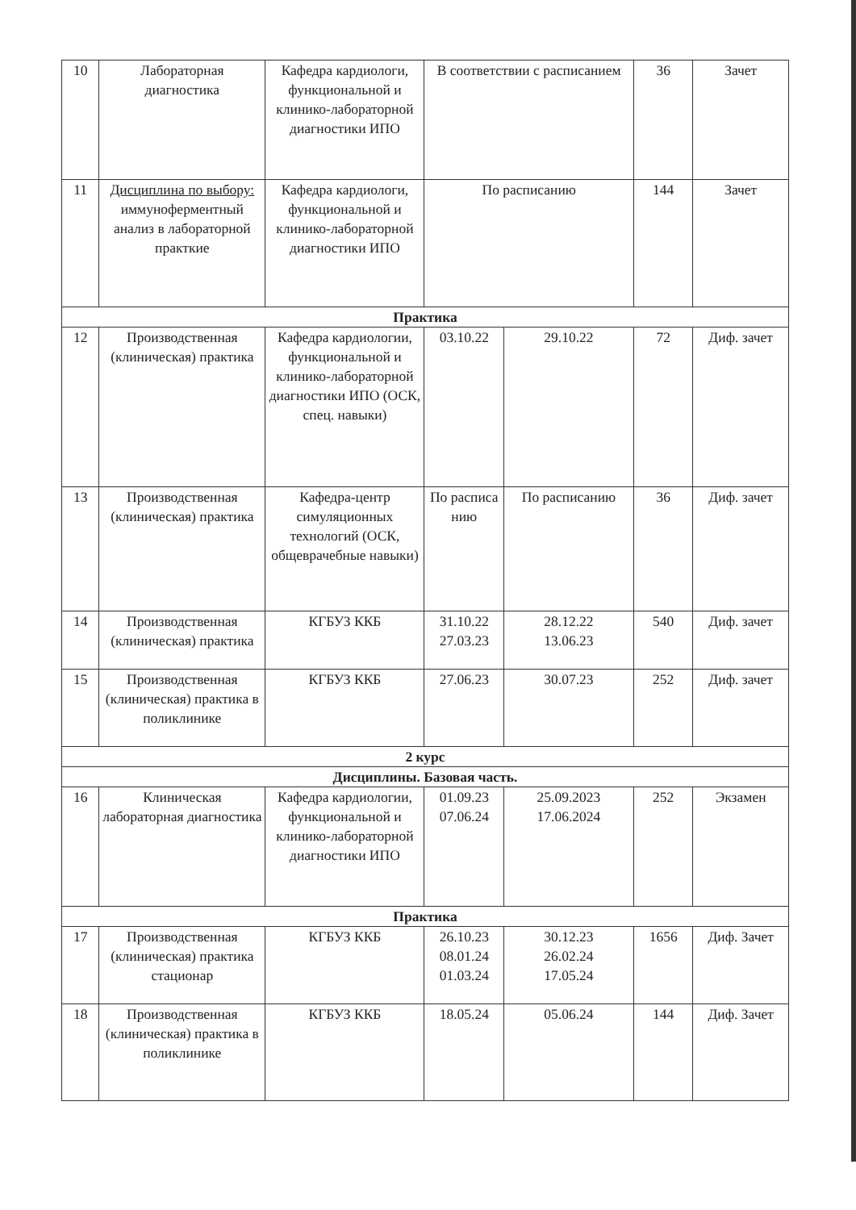| 10 | Лабораторная диагностика | Кафедра кардиологи, функциональной и клинико-лабораторной диагностики ИПО | В соответствии с расписанием | | 36 | Зачет |
| 11 | Дисциплина по выбору: иммуноферментный анализ в лабораторной практкие | Кафедра кардиологи, функциональной и клинико-лабораторной диагностики ИПО | По расписанию | | 144 | Зачет |
| Практика | | | | | | |
| 12 | Производственная (клиническая) практика | Кафедра кардиологии, функциональной и клинико-лабораторной диагностики ИПО (ОСК, спец. навыки) | 03.10.22 | 29.10.22 | 72 | Диф. зачет |
| 13 | Производственная (клиническая) практика | Кафедра-центр симуляционных технологий (ОСК, общеврачебные навыки) | По расписа нию | По расписанию | 36 | Диф. зачет |
| 14 | Производственная (клиническая) практика | КГБУЗ ККБ | 31.10.22 27.03.23 | 28.12.22 13.06.23 | 540 | Диф. зачет |
| 15 | Производственная (клиническая) практика в поликлинике | КГБУЗ ККБ | 27.06.23 | 30.07.23 | 252 | Диф. зачет |
| 2 курс | | | | | | |
| Дисциплины. Базовая часть. | | | | | | |
| 16 | Клиническая лабораторная диагностика | Кафедра кардиологии, функциональной и клинико-лабораторной диагностики ИПО | 01.09.23 07.06.24 | 25.09.2023 17.06.2024 | 252 | Экзамен |
| Практика | | | | | | |
| 17 | Производственная (клиническая) практика стационар | КГБУЗ ККБ | 26.10.23 08.01.24 01.03.24 | 30.12.23 26.02.24 17.05.24 | 1656 | Диф. Зачет |
| 18 | Производственная (клиническая) практика в поликлинике | КГБУЗ ККБ | 18.05.24 | 05.06.24 | 144 | Диф. Зачет |